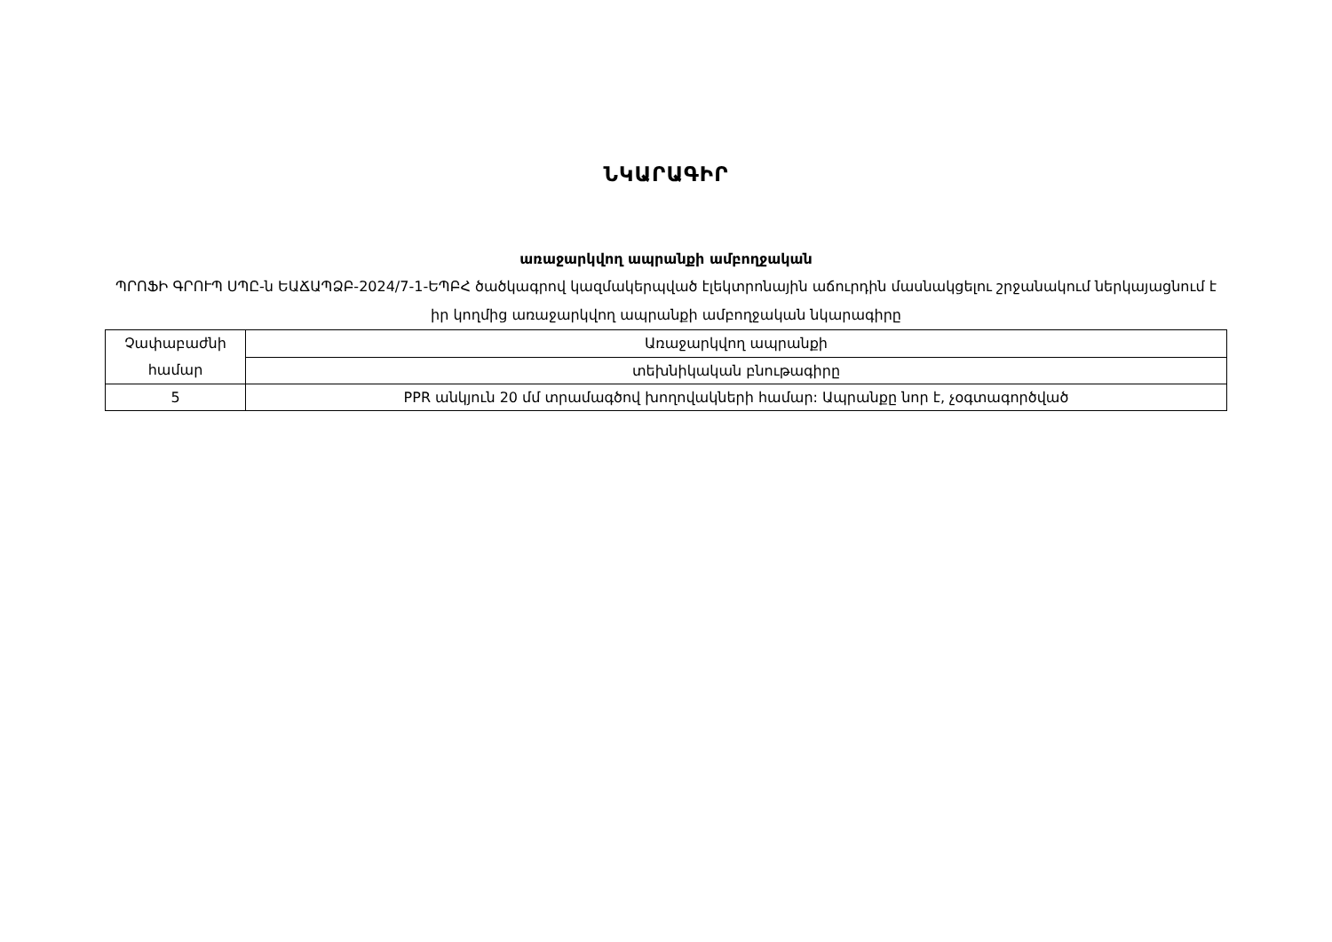ՆԿԱՐԱԳԻՐ
առաջարկվող ապրանքի ամբողջական
ՊՐՈՖԻ ԳՐՈՒՊ ՍՊԸ-ն ԵԱՃԱՊՁԲ-2024/7-1-ԵՊԲՀ ծածկագրով կազմակերպված էլեկտրոնային աճուրդին մասնակցելու շրջանակում ներկայացնում է իր կողմից առաջարկվող ապրանքի ամբողջական նկարագիրը
| Չափաբաժնի համար | Առաջարկվող ապրանքի |
| | տեխնիկական բնութագիրը |
| 5 | PPR անկյուն 20 մմ տրամագծով խողովակների համար: Ապրանքը նոր է, չօգտագործված |